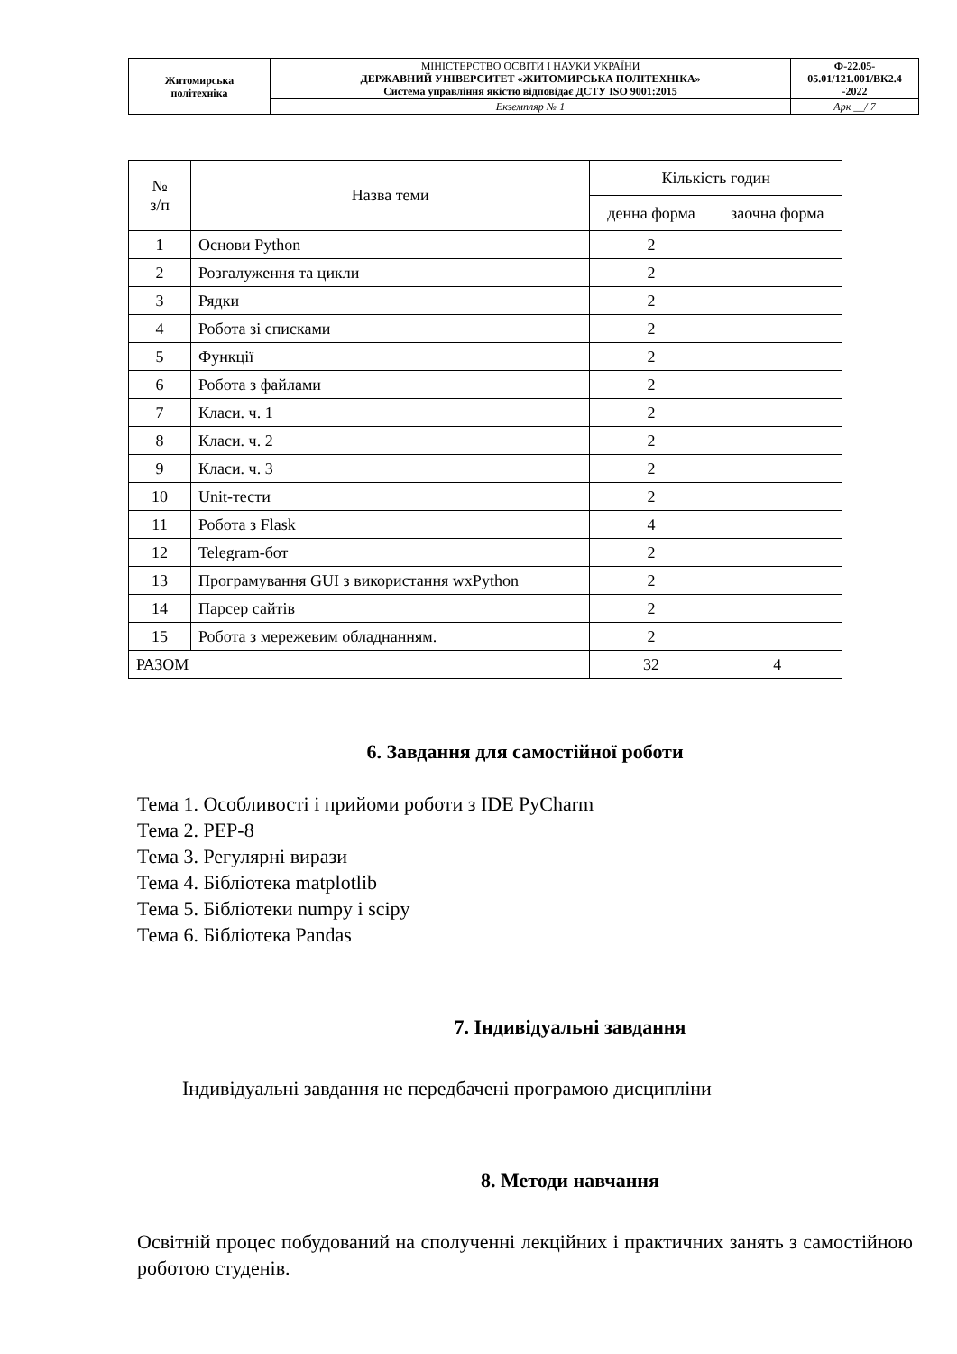| Житомирська політехніка | МІНІСТЕРСТВО ОСВІТИ І НАУКИ УКРАЇНИ ДЕРЖАВНИЙ УНІВЕРСИТЕТ «ЖИТОМИРСЬКА ПОЛІТЕХНІКА» Система управління якістю відповідає ДСТУ ISO 9001:2015 | Ф-22.05- 05.01/121.001/ВК2.4 -2022 |
| | Екземпляр № 1 | Арк __/ 7 |
| № з/п | Назва теми | Кількість годин | |
| --- | --- | --- | --- |
| | | денна форма | заочна форма |
| 1 | Основи Python | 2 | |
| 2 | Розгалуження та цикли | 2 | |
| 3 | Рядки | 2 | |
| 4 | Робота зі списками | 2 | |
| 5 | Функції | 2 | |
| 6 | Робота з файлами | 2 | |
| 7 | Класи. ч. 1 | 2 | |
| 8 | Класи. ч. 2 | 2 | |
| 9 | Класи. ч. 3 | 2 | |
| 10 | Unit-тести | 2 | |
| 11 | Робота з Flask | 4 | |
| 12 | Telegram-бот | 2 | |
| 13 | Програмування GUI з використання wxPython | 2 | |
| 14 | Парсер сайтів | 2 | |
| 15 | Робота з мережевим обладнанням. | 2 | |
| РАЗОМ | | 32 | 4 |
6. Завдання для самостійної роботи
Тема 1. Особливості і прийоми роботи з IDE PyCharm
Тема 2. PEP-8
Тема 3. Регулярні вирази
Тема 4. Бібліотека matplotlib
Тема 5. Бібліотеки numpy і scipy
Тема 6. Бібліотека Pandas
7. Індивідуальні завдання
Індивідуальні завдання не передбачені програмою дисципліни
8. Методи навчання
Освітній процес побудований на сполученні лекційних і практичних занять з самостійною роботою студенів.